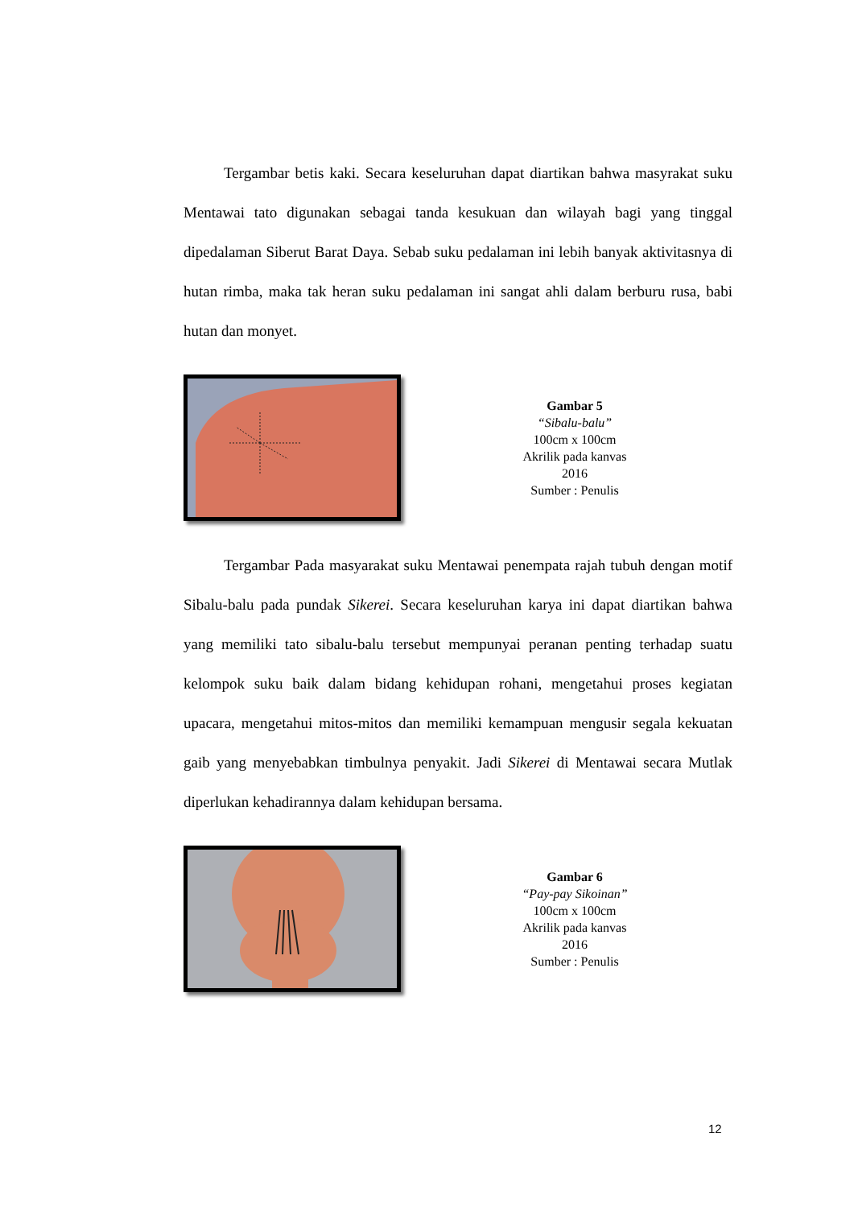Tergambar betis kaki. Secara keseluruhan dapat diartikan bahwa masyrakat suku Mentawai tato digunakan sebagai tanda kesukuan dan wilayah bagi yang tinggal dipedalaman Siberut Barat Daya. Sebab suku pedalaman ini lebih banyak aktivitasnya di hutan rimba, maka tak heran suku pedalaman ini sangat ahli dalam berburu rusa, babi hutan dan monyet.
Gambar 5
“Sibalu-balu”
100cm x 100cm
Akrilik pada kanvas
2016
Sumber : Penulis
Tergambar Pada masyarakat suku Mentawai penempata rajah tubuh dengan motif Sibalu-balu pada pundak Sikerei. Secara keseluruhan karya ini dapat diartikan bahwa yang memiliki tato sibalu-balu tersebut mempunyai peranan penting terhadap suatu kelompok suku baik dalam bidang kehidupan rohani, mengetahui proses kegiatan upacara, mengetahui mitos-mitos dan memiliki kemampuan mengusir segala kekuatan gaib yang menyebabkan timbulnya penyakit. Jadi Sikerei di Mentawai secara Mutlak diperlukan kehadirannya dalam kehidupan bersama.
Gambar 6
“Pay-pay Sikoinan”
100cm x 100cm
Akrilik pada kanvas
2016
Sumber : Penulis
12